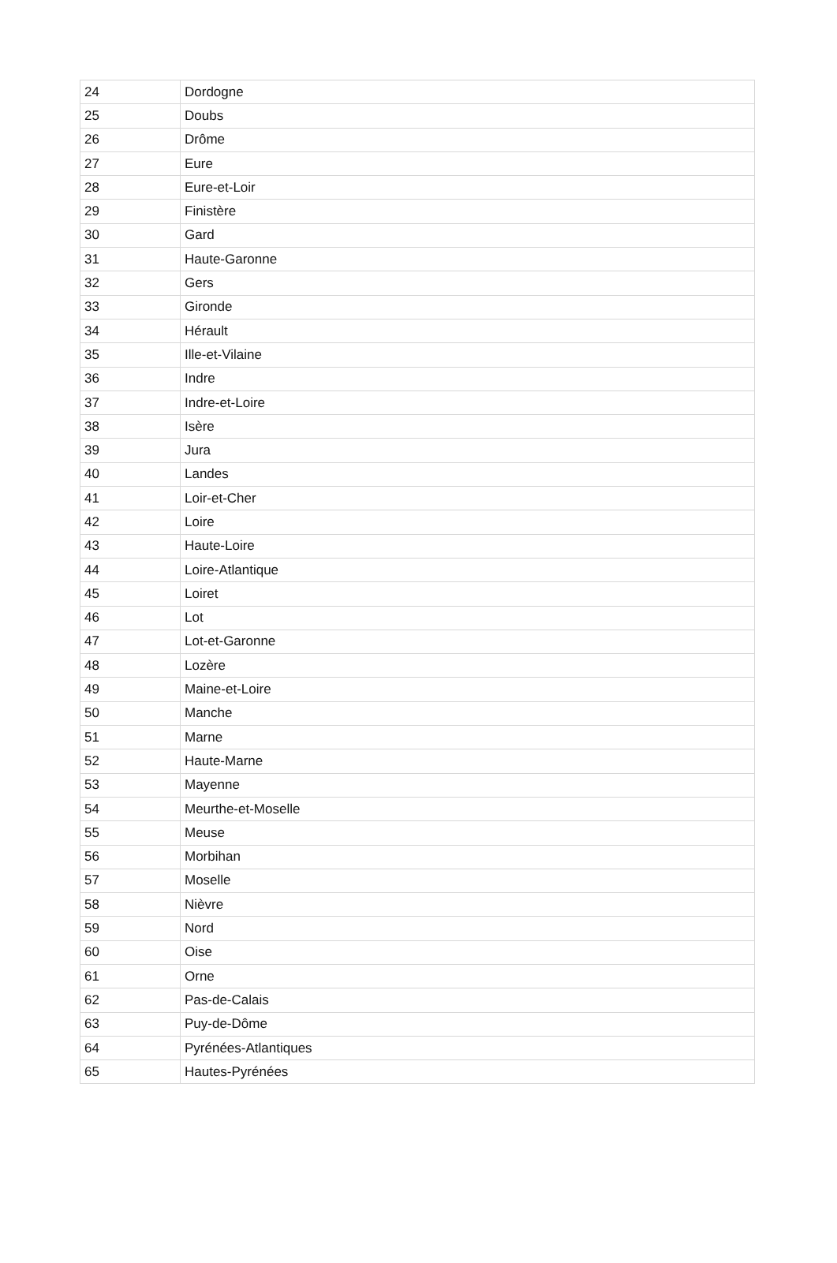| 24 | Dordogne |
| 25 | Doubs |
| 26 | Drôme |
| 27 | Eure |
| 28 | Eure-et-Loir |
| 29 | Finistère |
| 30 | Gard |
| 31 | Haute-Garonne |
| 32 | Gers |
| 33 | Gironde |
| 34 | Hérault |
| 35 | Ille-et-Vilaine |
| 36 | Indre |
| 37 | Indre-et-Loire |
| 38 | Isère |
| 39 | Jura |
| 40 | Landes |
| 41 | Loir-et-Cher |
| 42 | Loire |
| 43 | Haute-Loire |
| 44 | Loire-Atlantique |
| 45 | Loiret |
| 46 | Lot |
| 47 | Lot-et-Garonne |
| 48 | Lozère |
| 49 | Maine-et-Loire |
| 50 | Manche |
| 51 | Marne |
| 52 | Haute-Marne |
| 53 | Mayenne |
| 54 | Meurthe-et-Moselle |
| 55 | Meuse |
| 56 | Morbihan |
| 57 | Moselle |
| 58 | Nièvre |
| 59 | Nord |
| 60 | Oise |
| 61 | Orne |
| 62 | Pas-de-Calais |
| 63 | Puy-de-Dôme |
| 64 | Pyrénées-Atlantiques |
| 65 | Hautes-Pyrénées |